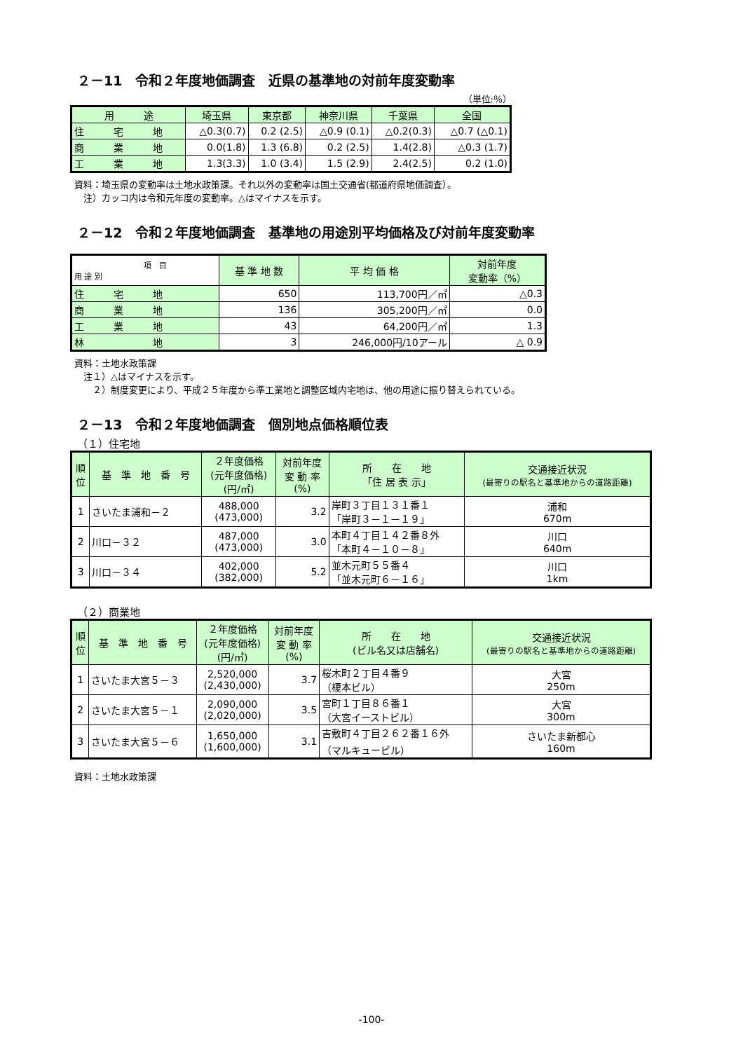２－11　令和２年度地価調査　近県の基準地の対前年度変動率
（単位:％）
| 用 途 | 埼玉県 | 東京都 | 神奈川県 | 千葉県 | 全国 |
| --- | --- | --- | --- | --- | --- |
| 住 宅 地 | △0.3(0.7) | 0.2 (2.5) | △0.9 (0.1) | △0.2(0.3) | △0.7 (△0.1) |
| 商 業 地 | 0.0(1.8) | 1.3 (6.8) | 0.2 (2.5) | 1.4(2.8) | △0.3 (1.7) |
| 工 業 地 | 1.3(3.3) | 1.0 (3.4) | 1.5 (2.9) | 2.4(2.5) | 0.2 (1.0) |
資料：埼玉県の変動率は土地水政策課。それ以外の変動率は国土交通省(都道府県地価調査）。
　注）カッコ内は令和元年度の変動率。△はマイナスを示す。
２－12　令和２年度地価調査　基準地の用途別平均価格及び対前年度変動率
| 項 目 用 途 別 | 基 準 地 数 | 平 均 価 格 | 対前年度 変動率（%） |
| --- | --- | --- | --- |
| 住 宅 地 | 650 | 113,700円／㎡ | △0.3 |
| 商 業 地 | 136 | 305,200円／㎡ | 0.0 |
| 工 業 地 | 43 | 64,200円／㎡ | 1.3 |
| 林 地 | 3 | 246,000円/10アール | △ 0.9 |
資料：土地水政策課
　注１）△はマイナスを示す。
　　２）制度変更により、平成２５年度から準工業地と調整区域内宅地は、他の用途に振り替えられている。
２－13　令和２年度地価調査　個別地点価格順位表
（１）住宅地
| 順 位 | 基 準 地 番 号 | ２年度価格 (元年度価格) (円/㎡) | 対前年度 変 動 率 (%) | 所 在 地 「住 居 表 示」 | 交通接近状況 (最寄りの駅名と基準地からの道路距離) |
| --- | --- | --- | --- | --- | --- |
| 1 | さいたま浦和－２ | 488,000 (473,000) | 3.2 | 岸町３丁目１３１番１ 「岸町３－１－１９」 | 浦和 670m |
| 2 | 川口－３２ | 487,000 (473,000) | 3.0 | 本町４丁目１４２番８外 「本町４－１０－８」 | 川口 640m |
| 3 | 川口－３４ | 402,000 (382,000) | 5.2 | 並木元町５５番４ 「並木元町６－１６」 | 川口 1km |
（２）商業地
| 順 位 | 基 準 地 番 号 | ２年度価格 (元年度価格) (円/㎡) | 対前年度 変 動 率 (%) | 所 在 地 (ビル名又は店舗名) | 交通接近状況 (最寄りの駅名と基準地からの道路距離) |
| --- | --- | --- | --- | --- | --- |
| 1 | さいたま大宮５－３ | 2,520,000 (2,430,000) | 3.7 | 桜木町２丁目４番９ （榎本ビル） | 大宮 250m |
| 2 | さいたま大宮５－１ | 2,090,000 (2,020,000) | 3.5 | 宮町１丁目８６番１ （大宮イーストビル） | 大宮 300m |
| 3 | さいたま大宮５－６ | 1,650,000 (1,600,000) | 3.1 | 吉敷町４丁目２６２番１６外 （マルキュービル） | さいたま新都心 160m |
資料：土地水政策課
-100-